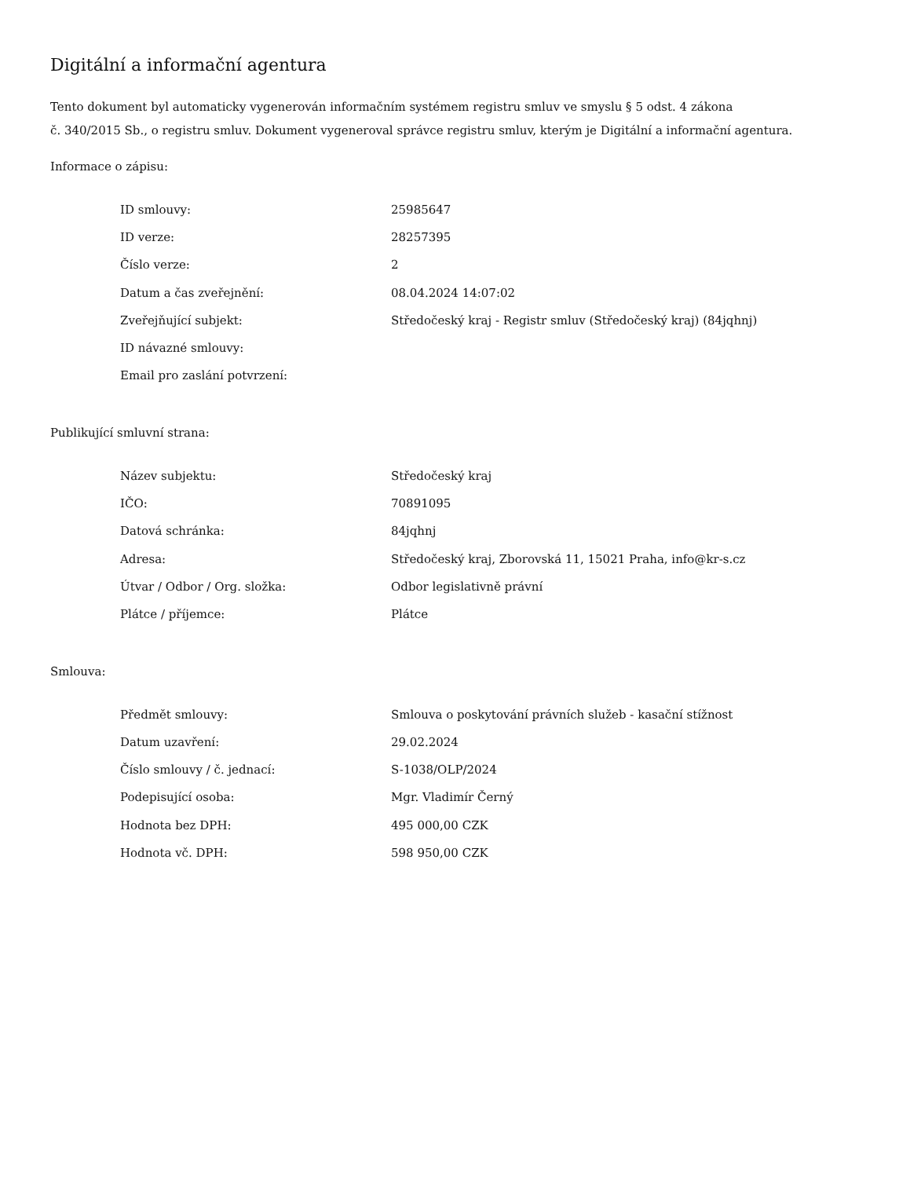Digitální a informační agentura
Tento dokument byl automaticky vygenerován informačním systémem registru smluv ve smyslu § 5 odst. 4 zákona
č. 340/2015 Sb., o registru smluv. Dokument vygeneroval správce registru smluv, kterým je Digitální a informační agentura.
Informace o zápisu:
| ID smlouvy: | 25985647 |
| ID verze: | 28257395 |
| Číslo verze: | 2 |
| Datum a čas zveřejnění: | 08.04.2024 14:07:02 |
| Zveřejňující subjekt: | Středočeský kraj - Registr smluv (Středočeský kraj) (84jqhnj) |
| ID návazné smlouvy: | |
| Email pro zaslání potvrzení: | |
Publikující smluvní strana:
| Název subjektu: | Středočeský kraj |
| IČO: | 70891095 |
| Datová schránka: | 84jqhnj |
| Adresa: | Středočeský kraj, Zborovská 11, 15021 Praha, info@kr-s.cz |
| Útvar / Odbor / Org. složka: | Odbor legislativně právní |
| Plátce / příjemce: | Plátce |
Smlouva:
| Předmět smlouvy: | Smlouva o poskytování právních služeb - kasační stížnost |
| Datum uzavření: | 29.02.2024 |
| Číslo smlouvy / č. jednací: | S-1038/OLP/2024 |
| Podepisující osoba: | Mgr. Vladimír Černý |
| Hodnota bez DPH: | 495 000,00 CZK |
| Hodnota vč. DPH: | 598 950,00 CZK |